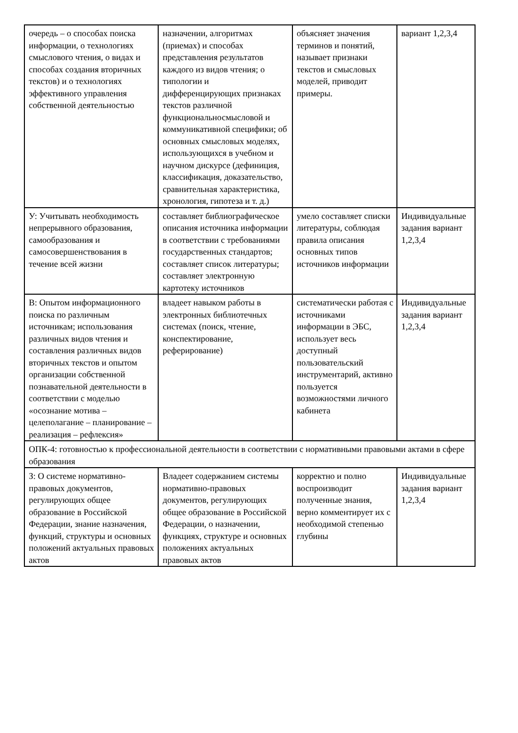| очередь – о способах поиска информации, о технологиях смыслового чтения, о видах и способах создания вторичных текстов) и о технологиях эффективного управления собственной деятельностью | назначении, алгоритмах (приемах) и способах представления результатов каждого из видов чтения; о типологии и дифференцирующих признаках текстов различной функциональносмысловой и коммуникативной специфики; об основных смысловых моделях, использующихся в учебном и научном дискурсе (дефиниция, классификация, доказательство, сравнительная характеристика, хронология, гипотеза и т. д.) | объясняет значения терминов и понятий, называет признаки текстов и смысловых моделей, приводит примеры. | вариант 1,2,3,4 |
| У: Учитывать необходимость непрерывного образования, самообразования и самосовершенствования в течение всей жизни | составляет библиографическое описания источника информации в соответствии с требованиями государственных стандартов; составляет список литературы; составляет электронную картотеку источников | умело составляет списки литературы, соблюдая правила описания основных типов источников информации | Индивидуальные задания вариант 1,2,3,4 |
| В: Опытом информационного поиска по различным источникам; использования различных видов чтения и составления различных видов вторичных текстов и опытом организации собственной познавательной деятельности в соответствии с моделью «осознание мотива – целеполагание – планирование – реализация – рефлексия» | владеет навыком работы в электронных библиотечных системах (поиск, чтение, конспектирование, реферирование) | систематически работая с источниками информации в ЭБС, использует весь доступный пользовательский инструментарий, активно пользуется возможностями личного кабинета | Индивидуальные задания вариант 1,2,3,4 |
| ОПК-4: готовностью к профессиональной деятельности в соответствии с нормативными правовыми актами в сфере образования | | | |
| З: О системе нормативно-правовых документов, регулирующих общее образование в Российской Федерации, знание назначения, функций, структуры и основных положений актуальных правовых актов | Владеет содержанием системы нормативно-правовых документов, регулирующих общее образование в Российской Федерации, о назначении, функциях, структуре и основных положениях актуальных правовых актов | корректно и полно воспроизводит полученные знания, верно комментирует их с необходимой степенью глубины | Индивидуальные задания вариант 1,2,3,4 |